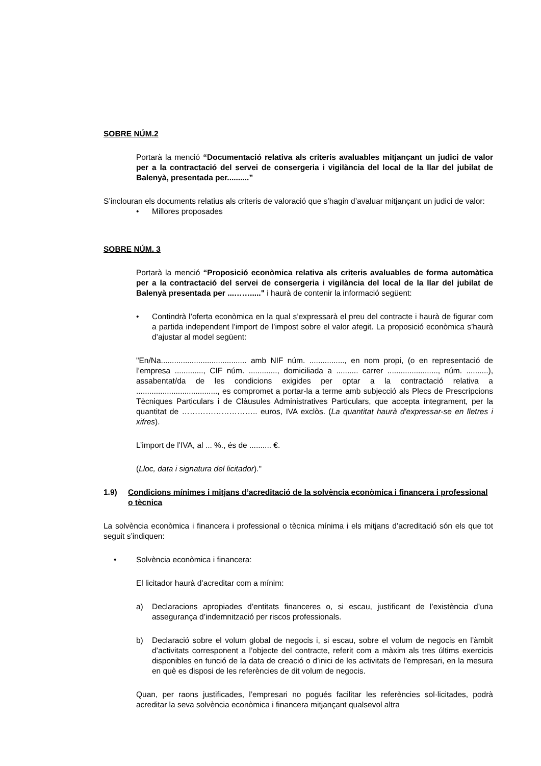SOBRE NÚM.2
Portarà la menció “Documentació relativa als criteris avaluables mitjançant un judici de valor per a la contractació del servei de consergeria i vigilància del local de la llar del jubilat de Balenyà, presentada per..........”
S’inclouran els documents relatius als criteris de valoració que s’hagin d’avaluar mitjançant un judici de valor:
• Millores proposades
SOBRE NÚM. 3
Portarà la menció “Proposició econòmica relativa als criteris avaluables de forma automàtica per a la contractació del servei de consergeria i vigilància del local de la llar del jubilat de Balenyà presentada per ...……....." i haurà de contenir la informació següent:
• Contindrà l’oferta econòmica en la qual s’expressarà el preu del contracte i haurà de figurar com a partida independent l’import de l’impost sobre el valor afegit. La proposició econòmica s’haurà d’ajustar al model següent:
"En/Na....................................... amb NIF núm. ................, en nom propi, (o en representació de l’empresa ............., CIF núm. ............., domiciliada a .......... carrer ......................., núm. ..........), assabentat/da de les condicions exigides per optar a la contractació relativa a ....................................., es compromet a portar-la a terme amb subjecció als Plecs de Prescripcions Tècniques Particulars i de Clàusules Administratives Particulars, que accepta íntegrament, per la quantitat de ……………………….. euros, IVA exclòs. (La quantitat haurà d'expressar-se en lletres i xifres).
L’import de l’IVA, al ... %., és de .......... €.
(Lloc, data i signatura del licitador)."
1.9) Condicions mínimes i mitjans d’acreditació de la solvència econòmica i financera i professional o tècnica
La solvència econòmica i financera i professional o tècnica mínima i els mitjans d’acreditació són els que tot seguit s’indiquen:
• Solvència econòmica i financera:
El licitador haurà d’acreditar com a mínim:
a) Declaracions apropiades d’entitats financeres o, si escau, justificant de l’existència d’una assegurança d’indemnització per riscos professionals.
b) Declaració sobre el volum global de negocis i, si escau, sobre el volum de negocis en l’àmbit d’activitats corresponent a l’objecte del contracte, referit com a màxim als tres últims exercicis disponibles en funció de la data de creació o d’inici de les activitats de l’empresari, en la mesura en què es disposi de les referències de dit volum de negocis.
Quan, per raons justificades, l’empresari no pogués facilitar les referències sol·licitades, podrà acreditar la seva solvència econòmica i financera mitjançant qualsevol altra